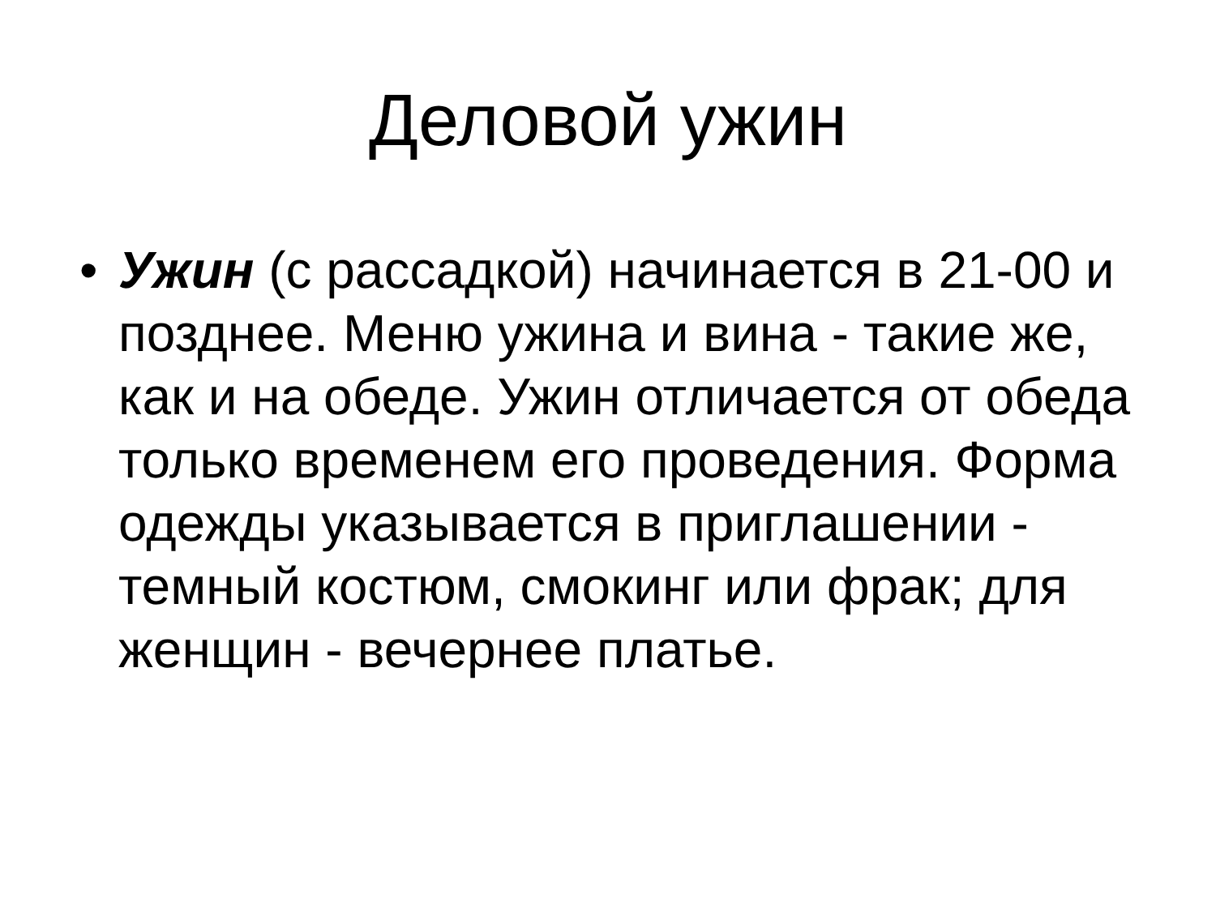Деловой ужин
• Ужин (с рассадкой) начинается в 21-00 и позднее. Меню ужина и вина - такие же, как и на обеде. Ужин отличается от обеда только временем его проведения. Форма одежды указывается в приглашении - темный костюм, смокинг или фрак; для женщин - вечернее платье.